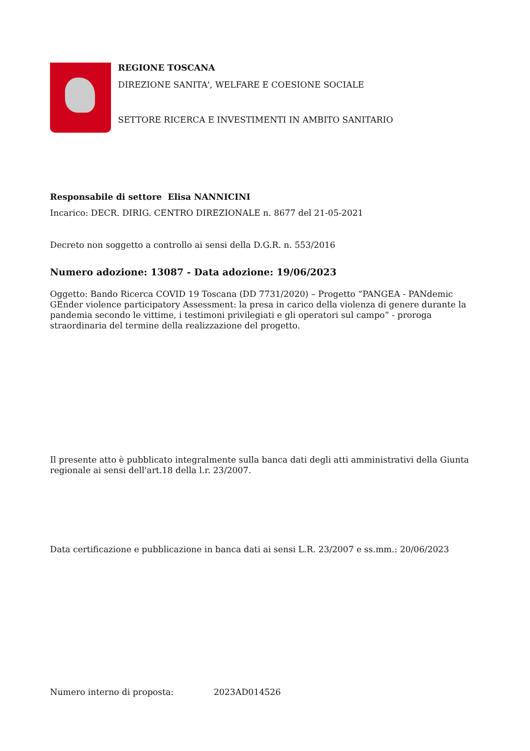REGIONE TOSCANA
DIREZIONE SANITA', WELFARE E COESIONE SOCIALE
SETTORE RICERCA E INVESTIMENTI IN AMBITO SANITARIO
Responsabile di settore Elisa NANNICINI
Incarico: DECR. DIRIG. CENTRO DIREZIONALE n. 8677 del 21-05-2021
Decreto non soggetto a controllo ai sensi della D.G.R. n. 553/2016
Numero adozione: 13087 - Data adozione: 19/06/2023
Oggetto: Bando Ricerca COVID 19 Toscana (DD 7731/2020) – Progetto “PANGEA - PANdemic GEnder violence participatory Assessment: la presa in carico della violenza di genere durante la pandemia secondo le vittime, i testimoni privilegiati e gli operatori sul campo” - proroga straordinaria del termine della realizzazione del progetto.
Il presente atto è pubblicato integralmente sulla banca dati degli atti amministrativi della Giunta regionale ai sensi dell'art.18 della l.r. 23/2007.
Data certificazione e pubblicazione in banca dati ai sensi L.R. 23/2007 e ss.mm.: 20/06/2023
Numero interno di proposta: 2023AD014526